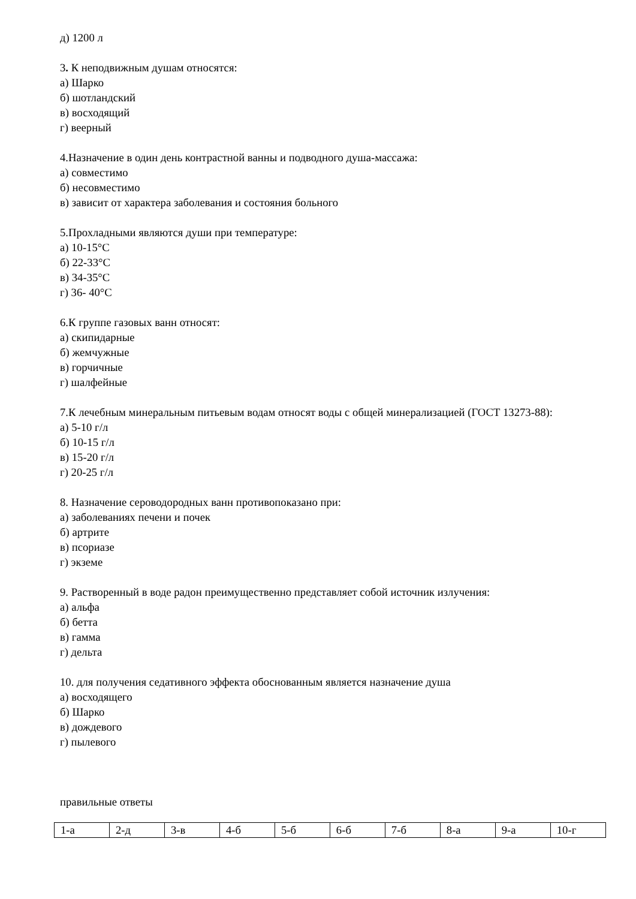д) 1200 л
3. К неподвижным душам относятся:
а) Шарко
б) шотландский
в) восходящий
г) веерный
4.Назначение в один день контрастной ванны и подводного душа-массажа:
а) совместимо
б) несовместимо
в) зависит от характера заболевания и состояния больного
5.Прохладными являются души при температуре:
а) 10-15°С
б) 22-33°С
в) 34-35°С
г) 36- 40°С
6.К группе газовых ванн относят:
а) скипидарные
б) жемчужные
в) горчичные
г) шалфейные
7.К лечебным минеральным питьевым водам относят воды с общей минерализацией (ГОСТ 13273-88):
а) 5-10 г/л
б) 10-15 г/л
в) 15-20 г/л
г) 20-25 г/л
8. Назначение сероводородных ванн противопоказано при:
а) заболеваниях печени и почек
б) артрите
в) псориазе
г) экземе
9. Растворенный в воде радон преимущественно представляет собой источник излучения:
а) альфа
б) бетта
в) гамма
г) дельта
10. для получения седативного эффекта обоснованным является назначение душа
а) восходящего
б) Шарко
в) дождевого
г) пылевого
правильные ответы
| 1-а | 2-д | 3-в | 4-б | 5-б | 6-б | 7-б | 8-а | 9-а | 10-г |